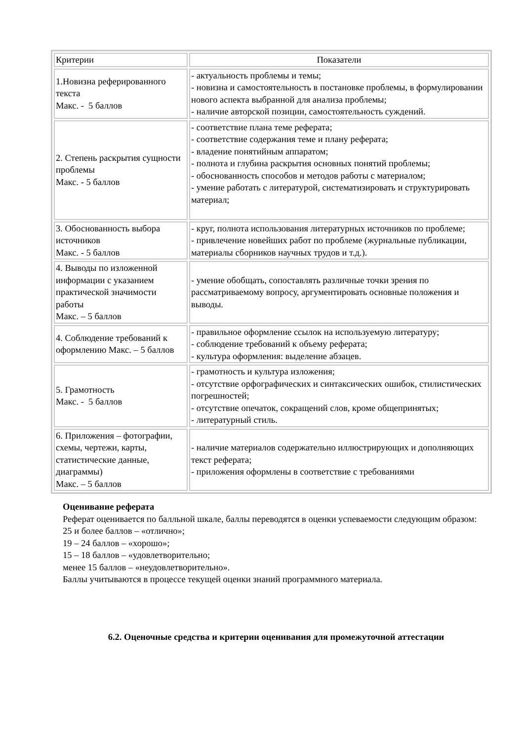| Критерии | Показатели |
| --- | --- |
| 1.Новизна реферированного текста Макс. - 5 баллов | - актуальность проблемы и темы; - новизна и самостоятельность в постановке проблемы, в формулировании нового аспекта выбранной для анализа проблемы; - наличие авторской позиции, самостоятельность суждений. |
| 2. Степень раскрытия сущности проблемы Макс. - 5 баллов | - соответствие плана теме реферата; - соответствие содержания теме и плану реферата; - владение понятийным аппаратом; - полнота и глубина раскрытия основных понятий проблемы; - обоснованность способов и методов работы с материалом; - умение работать с литературой, систематизировать и структурировать материал; |
| 3. Обоснованность выбора источников Макс. - 5 баллов | - круг, полнота использования литературных источников по проблеме; - привлечение новейших работ по проблеме (журнальные публикации, материалы сборников научных трудов и т.д.). |
| 4. Выводы по изложенной информации с указанием практической значимости работы Макс. – 5 баллов | - умение обобщать, сопоставлять различные точки зрения по рассматриваемому вопросу, аргументировать основные положения и выводы. |
| 4. Соблюдение требований к оформлению Макс. – 5 баллов | - правильное оформление ссылок на используемую литературу; - соблюдение требований к объему реферата; - культура оформления: выделение абзацев. |
| 5. Грамотность Макс. - 5 баллов | - грамотность и культура изложения; - отсутствие орфографических и синтаксических ошибок, стилистических погрешностей; - отсутствие опечаток, сокращений слов, кроме общепринятых; - литературный стиль. |
| 6. Приложения – фотографии, схемы, чертежи, карты, статистические данные, диаграммы) Макс. – 5 баллов | - наличие материалов содержательно иллюстрирующих и дополняющих текст реферата; - приложения оформлены в соответствие с требованиями |
Оценивание реферата
Реферат оценивается по балльной шкале, баллы переводятся в оценки успеваемости следующим образом:
25 и более баллов – «отлично»;
19 – 24 баллов – «хорошо»;
15 – 18 баллов – «удовлетворительно;
менее 15 баллов – «неудовлетворительно».
Баллы учитываются в процессе текущей оценки знаний программного материала.
6.2. Оценочные средства и критерии оценивания для промежуточной аттестации